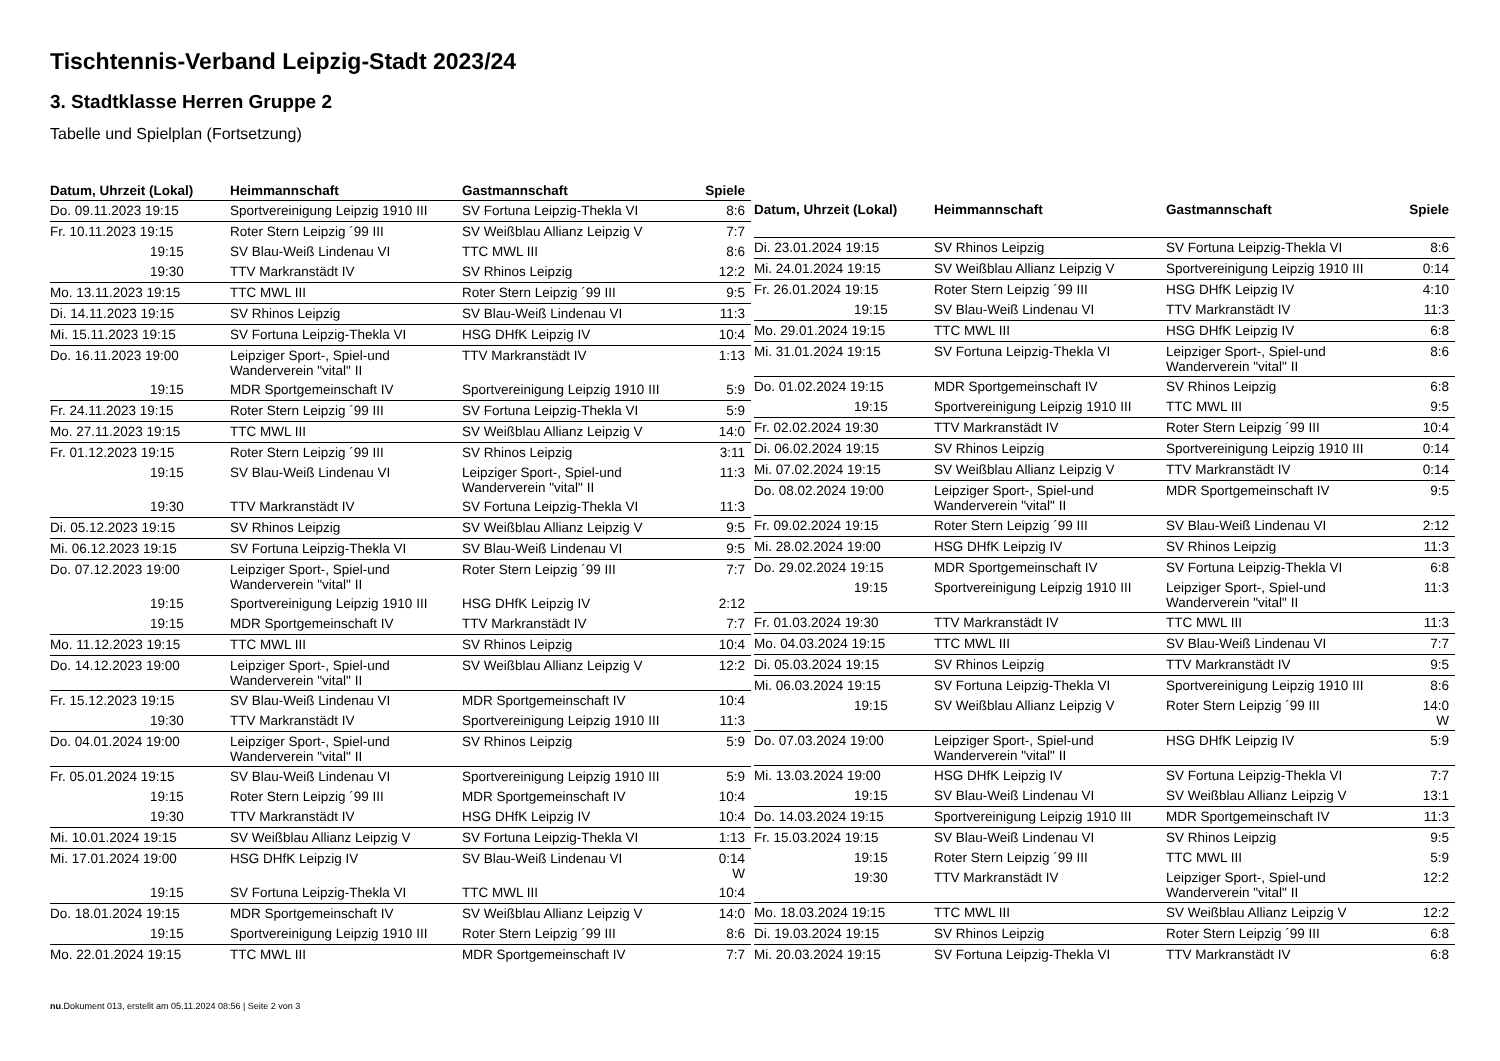Tischtennis-Verband Leipzig-Stadt 2023/24
3. Stadtklasse Herren Gruppe 2
Tabelle und Spielplan (Fortsetzung)
| Datum, Uhrzeit (Lokal) | Heimmannschaft | Gastmannschaft | Spiele |
| --- | --- | --- | --- |
| Do. 09.11.2023 19:15 | Sportvereinigung Leipzig 1910 III | SV Fortuna Leipzig-Thekla VI | 8:6 |
| Fr. 10.11.2023 19:15 | Roter Stern Leipzig ´99 III | SV Weißblau Allianz Leipzig V | 7:7 |
| 19:15 | SV Blau-Weiß Lindenau VI | TTC MWL III | 8:6 |
| 19:30 | TTV Markranstädt IV | SV Rhinos Leipzig | 12:2 |
| Mo. 13.11.2023 19:15 | TTC MWL III | Roter Stern Leipzig ´99 III | 9:5 |
| Di. 14.11.2023 19:15 | SV Rhinos Leipzig | SV Blau-Weiß Lindenau VI | 11:3 |
| Mi. 15.11.2023 19:15 | SV Fortuna Leipzig-Thekla VI | HSG DHfK Leipzig IV | 10:4 |
| Do. 16.11.2023 19:00 | Leipziger Sport-, Spiel-und Wanderverein "vital" II | TTV Markranstädt IV | 1:13 |
| 19:15 | MDR Sportgemeinschaft IV | Sportvereinigung Leipzig 1910 III | 5:9 |
| Fr. 24.11.2023 19:15 | Roter Stern Leipzig ´99 III | SV Fortuna Leipzig-Thekla VI | 5:9 |
| Mo. 27.11.2023 19:15 | TTC MWL III | SV Weißblau Allianz Leipzig V | 14:0 |
| Fr. 01.12.2023 19:15 | Roter Stern Leipzig ´99 III | SV Rhinos Leipzig | 3:11 |
| 19:15 | SV Blau-Weiß Lindenau VI | Leipziger Sport-, Spiel-und Wanderverein "vital" II | 11:3 |
| 19:30 | TTV Markranstädt IV | SV Fortuna Leipzig-Thekla VI | 11:3 |
| Di. 05.12.2023 19:15 | SV Rhinos Leipzig | SV Weißblau Allianz Leipzig V | 9:5 |
| Mi. 06.12.2023 19:15 | SV Fortuna Leipzig-Thekla VI | SV Blau-Weiß Lindenau VI | 9:5 |
| Do. 07.12.2023 19:00 | Leipziger Sport-, Spiel-und Wanderverein "vital" II | Roter Stern Leipzig ´99 III | 7:7 |
| 19:15 | Sportvereinigung Leipzig 1910 III | HSG DHfK Leipzig IV | 2:12 |
| 19:15 | MDR Sportgemeinschaft IV | TTV Markranstädt IV | 7:7 |
| Mo. 11.12.2023 19:15 | TTC MWL III | SV Rhinos Leipzig | 10:4 |
| Do. 14.12.2023 19:00 | Leipziger Sport-, Spiel-und Wanderverein "vital" II | SV Weißblau Allianz Leipzig V | 12:2 |
| Fr. 15.12.2023 19:15 | SV Blau-Weiß Lindenau VI | MDR Sportgemeinschaft IV | 10:4 |
| 19:30 | TTV Markranstädt IV | Sportvereinigung Leipzig 1910 III | 11:3 |
| Do. 04.01.2024 19:00 | Leipziger Sport-, Spiel-und Wanderverein "vital" II | SV Rhinos Leipzig | 5:9 |
| Fr. 05.01.2024 19:15 | SV Blau-Weiß Lindenau VI | Sportvereinigung Leipzig 1910 III | 5:9 |
| 19:15 | Roter Stern Leipzig ´99 III | MDR Sportgemeinschaft IV | 10:4 |
| 19:30 | TTV Markranstädt IV | HSG DHfK Leipzig IV | 10:4 |
| Mi. 10.01.2024 19:15 | SV Weißblau Allianz Leipzig V | SV Fortuna Leipzig-Thekla VI | 1:13 |
| Mi. 17.01.2024 19:00 | HSG DHfK Leipzig IV | SV Blau-Weiß Lindenau VI | 0:14 W |
| 19:15 | SV Fortuna Leipzig-Thekla VI | TTC MWL III | 10:4 |
| Do. 18.01.2024 19:15 | MDR Sportgemeinschaft IV | SV Weißblau Allianz Leipzig V | 14:0 |
| 19:15 | Sportvereinigung Leipzig 1910 III | Roter Stern Leipzig ´99 III | 8:6 |
| Mo. 22.01.2024 19:15 | TTC MWL III | MDR Sportgemeinschaft IV | 7:7 |
| Datum, Uhrzeit (Lokal) | Heimmannschaft | Gastmannschaft | Spiele |
| --- | --- | --- | --- |
| Di. 23.01.2024 19:15 | SV Rhinos Leipzig | SV Fortuna Leipzig-Thekla VI | 8:6 |
| Mi. 24.01.2024 19:15 | SV Weißblau Allianz Leipzig V | Sportvereinigung Leipzig 1910 III | 0:14 |
| Fr. 26.01.2024 19:15 | Roter Stern Leipzig ´99 III | HSG DHfK Leipzig IV | 4:10 |
| 19:15 | SV Blau-Weiß Lindenau VI | TTV Markranstädt IV | 11:3 |
| Mo. 29.01.2024 19:15 | TTC MWL III | HSG DHfK Leipzig IV | 6:8 |
| Mi. 31.01.2024 19:15 | SV Fortuna Leipzig-Thekla VI | Leipziger Sport-, Spiel-und Wanderverein "vital" II | 8:6 |
| Do. 01.02.2024 19:15 | MDR Sportgemeinschaft IV | SV Rhinos Leipzig | 6:8 |
| 19:15 | Sportvereinigung Leipzig 1910 III | TTC MWL III | 9:5 |
| Fr. 02.02.2024 19:30 | TTV Markranstädt IV | Roter Stern Leipzig ´99 III | 10:4 |
| Di. 06.02.2024 19:15 | SV Rhinos Leipzig | Sportvereinigung Leipzig 1910 III | 0:14 |
| Mi. 07.02.2024 19:15 | SV Weißblau Allianz Leipzig V | TTV Markranstädt IV | 0:14 |
| Do. 08.02.2024 19:00 | Leipziger Sport-, Spiel-und Wanderverein "vital" II | MDR Sportgemeinschaft IV | 9:5 |
| Fr. 09.02.2024 19:15 | Roter Stern Leipzig ´99 III | SV Blau-Weiß Lindenau VI | 2:12 |
| Mi. 28.02.2024 19:00 | HSG DHfK Leipzig IV | SV Rhinos Leipzig | 11:3 |
| Do. 29.02.2024 19:15 | MDR Sportgemeinschaft IV | SV Fortuna Leipzig-Thekla VI | 6:8 |
| 19:15 | Sportvereinigung Leipzig 1910 III | Leipziger Sport-, Spiel-und Wanderverein "vital" II | 11:3 |
| Fr. 01.03.2024 19:30 | TTV Markranstädt IV | TTC MWL III | 11:3 |
| Mo. 04.03.2024 19:15 | TTC MWL III | SV Blau-Weiß Lindenau VI | 7:7 |
| Di. 05.03.2024 19:15 | SV Rhinos Leipzig | TTV Markranstädt IV | 9:5 |
| Mi. 06.03.2024 19:15 | SV Fortuna Leipzig-Thekla VI | Sportvereinigung Leipzig 1910 III | 8:6 |
| 19:15 | SV Weißblau Allianz Leipzig V | Roter Stern Leipzig ´99 III | 14:0 W |
| Do. 07.03.2024 19:00 | Leipziger Sport-, Spiel-und Wanderverein "vital" II | HSG DHfK Leipzig IV | 5:9 |
| Mi. 13.03.2024 19:00 | HSG DHfK Leipzig IV | SV Fortuna Leipzig-Thekla VI | 7:7 |
| 19:15 | SV Blau-Weiß Lindenau VI | SV Weißblau Allianz Leipzig V | 13:1 |
| Do. 14.03.2024 19:15 | Sportvereinigung Leipzig 1910 III | MDR Sportgemeinschaft IV | 11:3 |
| Fr. 15.03.2024 19:15 | SV Blau-Weiß Lindenau VI | SV Rhinos Leipzig | 9:5 |
| 19:15 | Roter Stern Leipzig ´99 III | TTC MWL III | 5:9 |
| 19:30 | TTV Markranstädt IV | Leipziger Sport-, Spiel-und Wanderverein "vital" II | 12:2 |
| Mo. 18.03.2024 19:15 | TTC MWL III | SV Weißblau Allianz Leipzig V | 12:2 |
| Di. 19.03.2024 19:15 | SV Rhinos Leipzig | Roter Stern Leipzig ´99 III | 6:8 |
| Mi. 20.03.2024 19:15 | SV Fortuna Leipzig-Thekla VI | TTV Markranstädt IV | 6:8 |
nu.Dokument 013, erstellt am 05.11.2024 08:56 | Seite 2 von 3